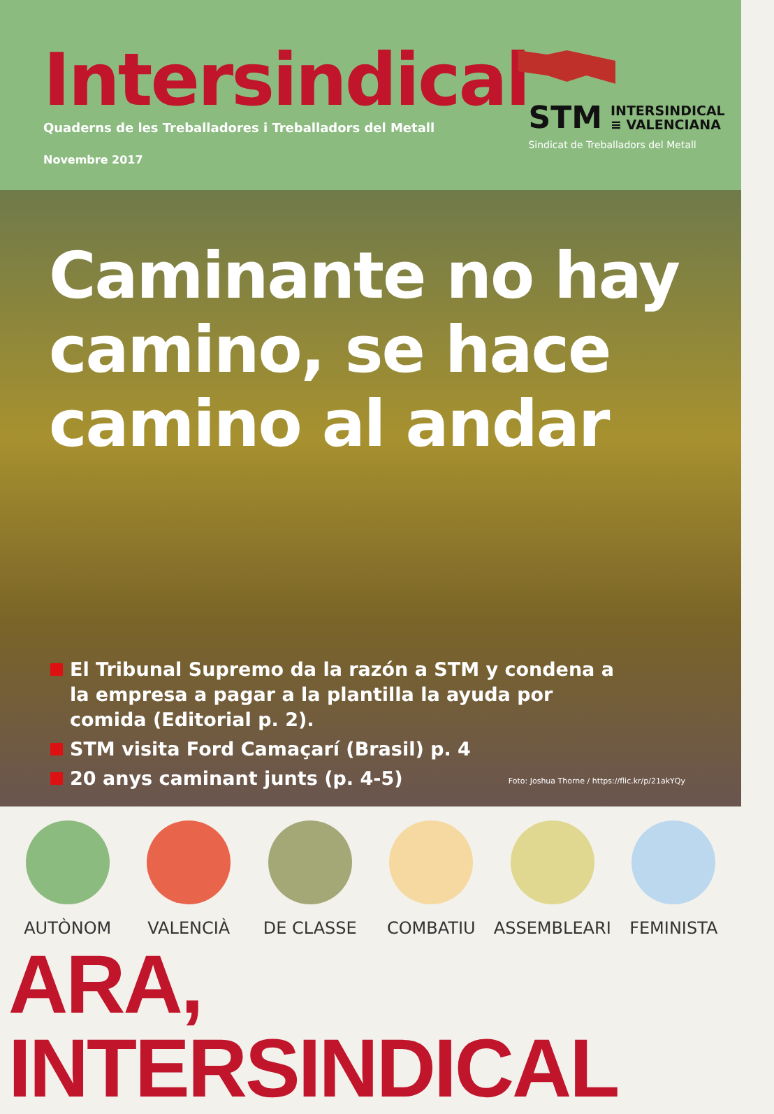Intersindical
Quaderns de les Treballadores i Treballadors del Metall
Novembre 2017
STM INTERSINDICAL
≡ VALENCIANA
Sindicat de Treballadors del Metall
Caminante no hay camino, se hace camino al andar
El Tribunal Supremo da la razón a STM y condena a la empresa a pagar a la plantilla la ayuda por comida (Editorial p. 2).
STM visita Ford Camaçarí (Brasil) p. 4
20 anys caminant junts (p. 4-5)
Foto: Joshua Thorne / https://flic.kr/p/21akYQy
AUTÒNOM VALENCIÀ DE CLASSE COMBATIU ASSEMBLEARI FEMINISTA
ARA, INTERSINDICAL